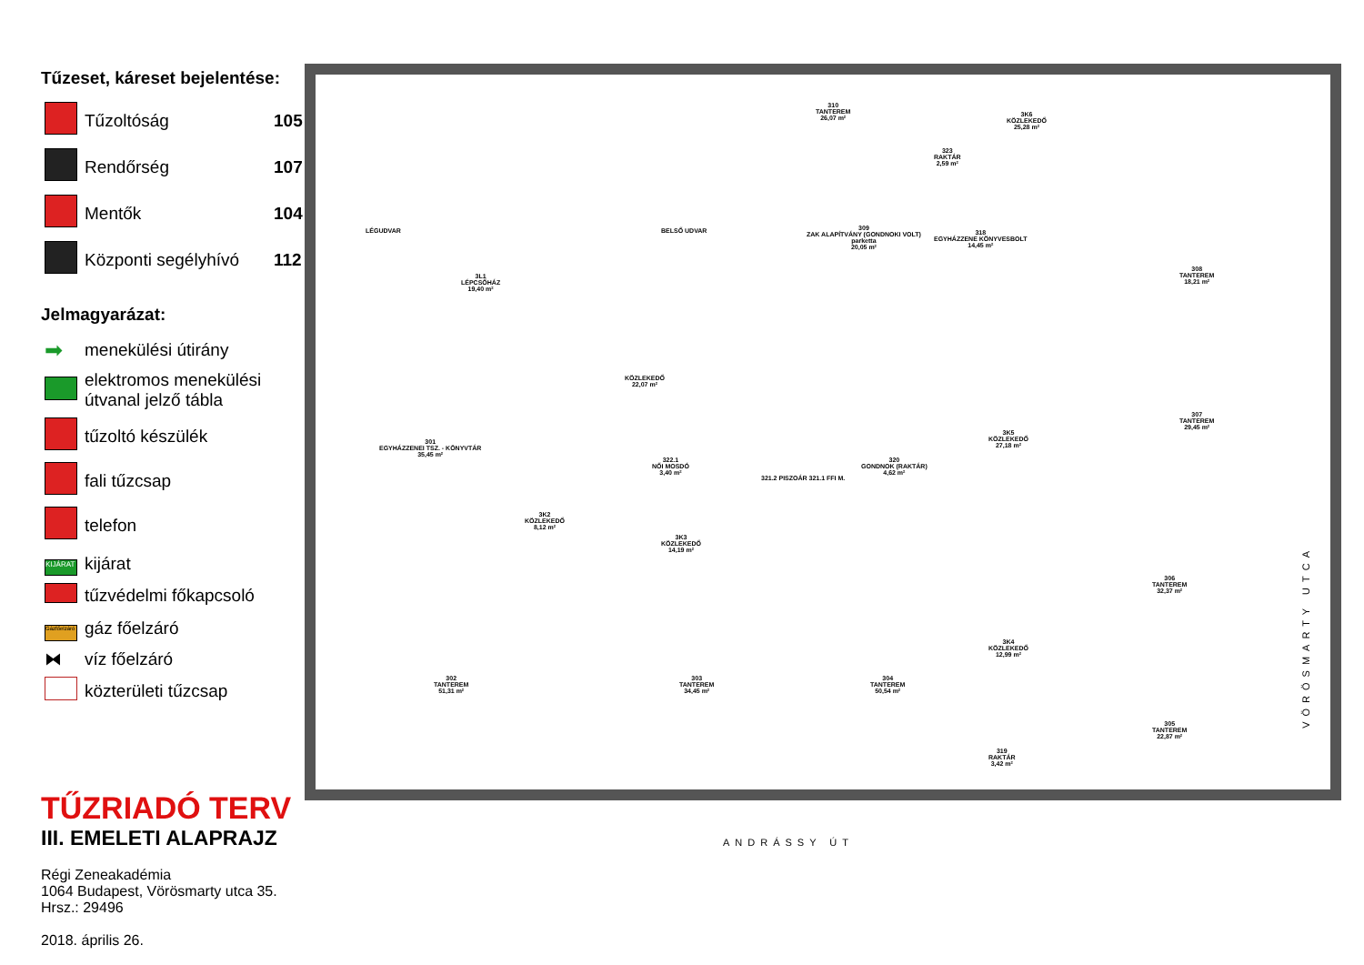Tűzeset, káreset bejelentése:
| | Tűzoltóság | 105 |
| | Rendőrség | 107 |
| | Mentők | 104 |
| | Központi segélyhívó | 112 |
Jelmagyarázat:
| ➡ | menekülési útirány |
| | elektromos menekülési útvanal jelző tábla |
| | tűzoltó készülék |
| | fali tűzcsap |
| | telefon |
| KIJÁRAT | kijárat |
| | tűzvédelmi főkapcsoló |
| Gázfőelzáró | gáz főelzáró |
| ⧓ | víz főelzáró |
| | közterületi tűzcsap |
TŰZRIADÓ TERV
III. EMELETI ALAPRAJZ
Régi Zeneakadémia
1064 Budapest, Vörösmarty utca 35.
Hrsz.: 29496
2018. április 26.
LÉGUDVAR
3L1
LÉPCSŐHÁZ
19,40 m²
BELSŐ UDVAR
310
TANTEREM
26,07 m²
309
ZAK ALAPÍTVÁNY (GONDNOKI VOLT)
parketta
20,05 m²
318
EGYHÁZZENE KÖNYVESBOLT
14,45 m²
3K6
KÖZLEKEDŐ
25,28 m²
323
RAKTÁR
2,59 m²
308
TANTEREM
18,21 m²
307
TANTEREM
29,45 m²
KÖZLEKEDŐ
22,07 m²
301
EGYHÁZZENEI TSZ. - KÖNYVTÁR
35,45 m²
3K5
KÖZLEKEDŐ
27,18 m²
320
GONDNOK (RAKTÁR)
4,62 m²
322.1
NŐI MOSDÓ
3,40 m²
321.2 PISZOÁR 321.1 FFI M.
3K2
KÖZLEKEDŐ
8,12 m²
3K3
KÖZLEKEDŐ
14,19 m²
306
TANTEREM
32,37 m²
3K4
KÖZLEKEDŐ
12,99 m²
302
TANTEREM
51,31 m²
303
TANTEREM
34,45 m²
304
TANTEREM
50,54 m²
319
RAKTÁR
3,42 m²
305
TANTEREM
22,87 m²
ANDRÁSSY ÚT
VÖRÖSMARTY UTCA